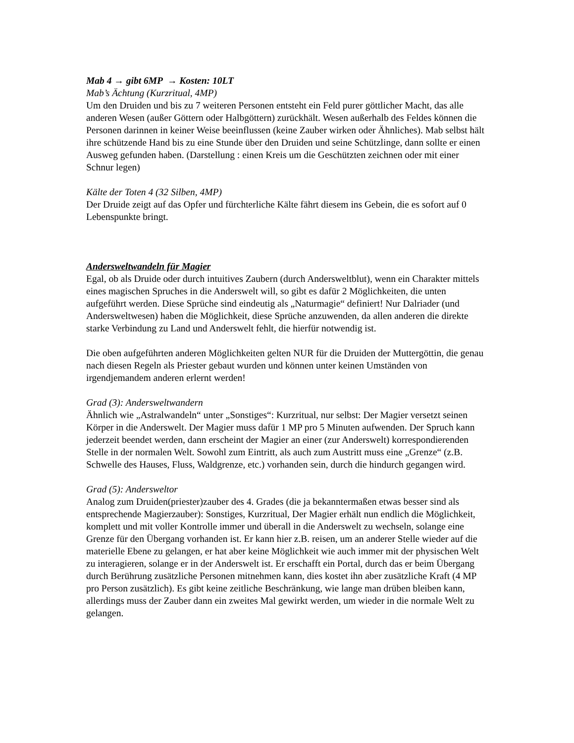Mab 4 → gibt 6MP → Kosten: 10LT
Mab’s Ächtung (Kurzritual, 4MP)
Um den Druiden und bis zu 7 weiteren Personen entsteht ein Feld purer göttlicher Macht, das alle anderen Wesen (außer Göttern oder Halbgöttern) zurückhält. Wesen außerhalb des Feldes können die Personen darinnen in keiner Weise beeinflussen (keine Zauber wirken oder Ähnliches). Mab selbst hält ihre schützende Hand bis zu eine Stunde über den Druiden und seine Schützlinge, dann sollte er einen Ausweg gefunden haben. (Darstellung : einen Kreis um die Geschützten zeichnen oder mit einer Schnur legen)
Kälte der Toten 4 (32 Silben, 4MP)
Der Druide zeigt auf das Opfer und fürchterliche Kälte fährt diesem ins Gebein, die es sofort auf 0 Lebenspunkte bringt.
Andersweltwandeln für Magier
Egal, ob als Druide oder durch intuitives Zaubern (durch Andersweltblut), wenn ein Charakter mittels eines magischen Spruches in die Anderswelt will, so gibt es dafür 2 Möglichkeiten, die unten aufgeführt werden. Diese Sprüche sind eindeutig als „Naturmagie“ definiert! Nur Dalriader (und Andersweltwesen) haben die Möglichkeit, diese Sprüche anzuwenden, da allen anderen die direkte starke Verbindung zu Land und Anderswelt fehlt, die hierfür notwendig ist.
Die oben aufgeführten anderen Möglichkeiten gelten NUR für die Druiden der Muttergöttin, die genau nach diesen Regeln als Priester gebaut wurden und können unter keinen Umständen von irgendjemandem anderen erlernt werden!
Grad (3): Andersweltwandern
Ähnlich wie „Astralwandeln“ unter „Sonstiges“: Kurzritual, nur selbst: Der Magier versetzt seinen Körper in die Anderswelt. Der Magier muss dafür 1 MP pro 5 Minuten aufwenden. Der Spruch kann jederzeit beendet werden, dann erscheint der Magier an einer (zur Anderswelt) korrespondierenden Stelle in der normalen Welt. Sowohl zum Eintritt, als auch zum Austritt muss eine „Grenze“ (z.B. Schwelle des Hauses, Fluss, Waldgrenze, etc.) vorhanden sein, durch die hindurch gegangen wird.
Grad (5): Andersweltor
Analog zum Druiden(priester)zauber des 4. Grades (die ja bekanntermaßen etwas besser sind als entsprechende Magierzauber): Sonstiges, Kurzritual, Der Magier erhält nun endlich die Möglichkeit, komplett und mit voller Kontrolle immer und überall in die Anderswelt zu wechseln, solange eine Grenze für den Übergang vorhanden ist. Er kann hier z.B. reisen, um an anderer Stelle wieder auf die materielle Ebene zu gelangen, er hat aber keine Möglichkeit wie auch immer mit der physischen Welt zu interagieren, solange er in der Anderswelt ist. Er erschafft ein Portal, durch das er beim Übergang durch Berührung zusätzliche Personen mitnehmen kann, dies kostet ihn aber zusätzliche Kraft (4 MP pro Person zusätzlich). Es gibt keine zeitliche Beschränkung, wie lange man drüben bleiben kann, allerdings muss der Zauber dann ein zweites Mal gewirkt werden, um wieder in die normale Welt zu gelangen.